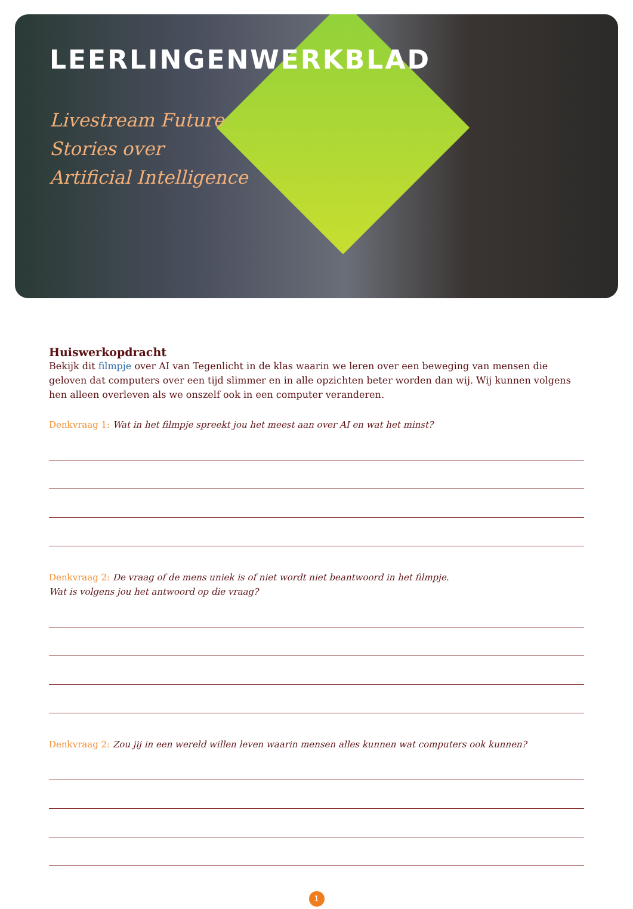LEERLINGENWERKBLAD
Livestream Future
Stories over
Artificial Intelligence
Huiswerkopdracht
Bekijk dit filmpje over AI van Tegenlicht in de klas waarin we leren over een beweging van mensen die geloven dat computers over een tijd slimmer en in alle opzichten beter worden dan wij. Wij kunnen volgens hen alleen overleven als we onszelf ook in een computer veranderen.
Denkvraag 1: Wat in het filmpje spreekt jou het meest aan over AI en wat het minst?
Denkvraag 2: De vraag of de mens uniek is of niet wordt niet beantwoord in het filmpje.
Wat is volgens jou het antwoord op die vraag?
Denkvraag 2: Zou jij in een wereld willen leven waarin mensen alles kunnen wat computers ook kunnen?
1